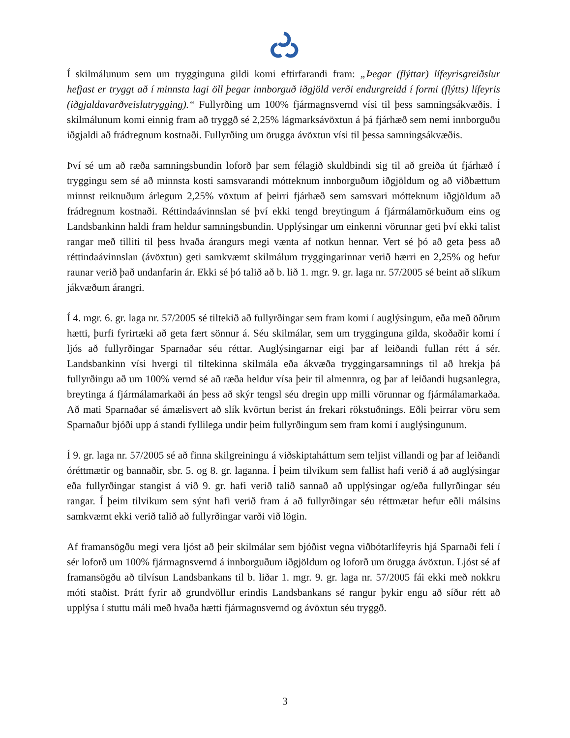Í skilmálunum sem um trygginguna gildi komi eftirfarandi fram: „Þegar (flýttar) lífeyrisgreiðslur hefjast er tryggt að í minnsta lagi öll þegar innborguð iðgjöld verði endurgreidd í formi (flýtts) lífeyris (iðgjaldavarðveislutrygging).“ Fullyrðing um 100% fjármagnsvernd vísi til þess samningsákvæðis. Í skilmálunum komi einnig fram að tryggð sé 2,25% lágmarksávöxtun á þá fjárhæð sem nemi innborguðu iðgjaldi að frádregnum kostnaði. Fullyrðing um örugga ávöxtun vísi til þessa samningsákvæðis.
Því sé um að ræða samningsbundin loforð þar sem félagið skuldbindi sig til að greiða út fjárhæð í tryggingu sem sé að minnsta kosti samsvarandi mótteknum innborguðum iðgjöldum og að viðbættum minnst reiknuðum árlegum 2,25% vöxtum af þeirri fjárhæð sem samsvari mótteknum iðgjöldum að frádregnum kostnaði. Réttindaávinnslan sé því ekki tengd breytingum á fjármálamörkuðum eins og Landsbankinn haldi fram heldur samningsbundin. Upplýsingar um einkenni vörunnar geti því ekki talist rangar með tilliti til þess hvaða árangurs megi vænta af notkun hennar. Vert sé þó að geta þess að réttindaávinnslan (ávöxtun) geti samkvæmt skilmálum tryggingarinnar verið hærri en 2,25% og hefur raunar verið það undanfarin ár. Ekki sé þó talið að b. lið 1. mgr. 9. gr. laga nr. 57/2005 sé beint að slíkum jákvæðum árangri.
Í 4. mgr. 6. gr. laga nr. 57/2005 sé tiltekið að fullyrðingar sem fram komi í auglýsingum, eða með öðrum hætti, þurfi fyrirtæki að geta fært sönnur á. Séu skilmálar, sem um trygginguna gilda, skoðaðir komi í ljós að fullyrðingar Sparnaðar séu réttar. Auglýsingarnar eigi þar af leiðandi fullan rétt á sér. Landsbankinn vísi hvergi til tiltekinna skilmála eða ákvæða tryggingarsamnings til að hrekja þá fullyrðingu að um 100% vernd sé að ræða heldur vísa þeir til almennra, og þar af leiðandi hugsanlegra, breytinga á fjármálamarkaði án þess að skýr tengsl séu dregin upp milli vörunnar og fjármálamarkaða. Að mati Sparnaðar sé ámælisvert að slík kvörtun berist án frekari rökstuðnings. Eðli þeirrar vöru sem Sparnaður bjóði upp á standi fyllilega undir þeim fullyrðingum sem fram komi í auglýsingunum.
Í 9. gr. laga nr. 57/2005 sé að finna skilgreiningu á viðskiptaháttum sem teljist villandi og þar af leiðandi óréttmætir og bannaðir, sbr. 5. og 8. gr. laganna. Í þeim tilvikum sem fallist hafi verið á að auglýsingar eða fullyrðingar stangist á við 9. gr. hafi verið talið sannað að upplýsingar og/eða fullyrðingar séu rangar. Í þeim tilvikum sem sýnt hafi verið fram á að fullyrðingar séu réttmætar hefur eðli málsins samkvæmt ekki verið talið að fullyrðingar varði við lögin.
Af framansögðu megi vera ljóst að þeir skilmálar sem bjóðist vegna viðbótarlífeyris hjá Sparnaði feli í sér loforð um 100% fjármagnsvernd á innborguðum iðgjöldum og loforð um örugga ávöxtun. Ljóst sé af framansögðu að tilvísun Landsbankans til b. liðar 1. mgr. 9. gr. laga nr. 57/2005 fái ekki með nokkru móti staðist. Þrátt fyrir að grundvöllur erindis Landsbankans sé rangur þykir engu að síður rétt að upplýsa í stuttu máli með hvaða hætti fjármagnsvernd og ávöxtun séu tryggð.
3